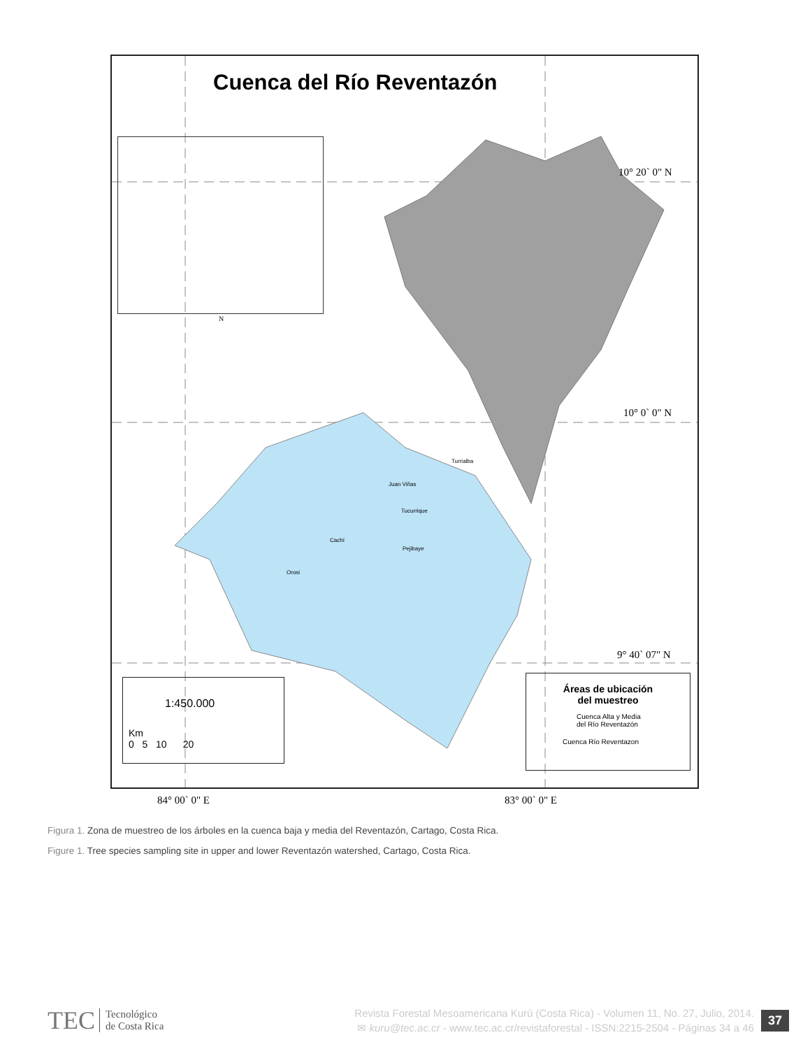Cuenca del Río Reventazón
10° 20` 0" N
10° 0` 0" N
9° 40` 07" N
84° 00` 0" E 83° 00` 0" E
N
Turrialba
Juan Viñas
Tucurrique
Cachí
Pejibaye
Orosi
1:450.000
Km
0 5 10 20
Áreas de ubicación
del muestreo
Cuenca Alta y Media
del Río Reventazón
Cuenca Río Reventazon
Figura 1. Zona de muestreo de los árboles en la cuenca baja y media del Reventazón, Cartago, Costa Rica.
Figure 1. Tree species sampling site in upper and lower Reventazón watershed, Cartago, Costa Rica.
TEC Tecnológico
de Costa Rica
Revista Forestal Mesoamericana Kurú (Costa Rica) - Volumen 11, No. 27, Julio, 2014.
✉ kuru@tec.ac.cr - www.tec.ac.cr/revistaforestal - ISSN:2215-2504 - Páginas 34 a 46
37